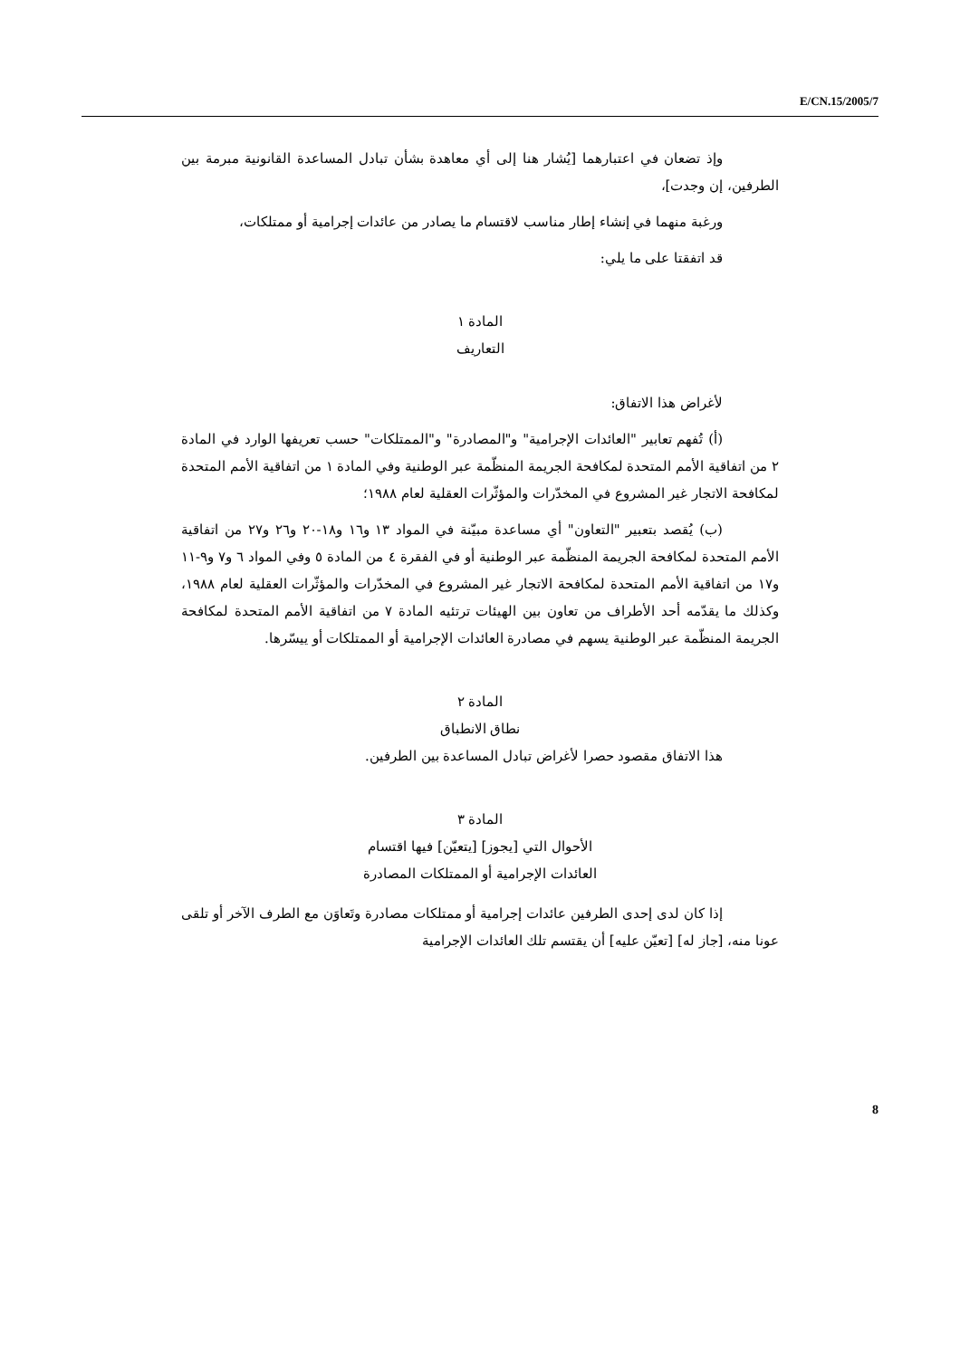E/CN.15/2005/7
وإذ تضعان في اعتبارهما [يُشار هنا إلى أي معاهدة بشأن تبادل المساعدة القانونية مبرمة بين الطرفين، إن وجدت]،
ورغبة منهما في إنشاء إطار مناسب لاقتسام ما يصادر من عائدات إجرامية أو ممتلكات،
قد اتفقتا على ما يلي:
المادة ١
التعاريف
لأغراض هذا الاتفاق:
(أ) تُفهم تعابير "العائدات الإجرامية" و"المصادرة" و"الممتلكات" حسب تعريفها الوارد في المادة ٢ من اتفاقية الأمم المتحدة لمكافحة الجريمة المنظّمة عبر الوطنية وفي المادة ١ من اتفاقية الأمم المتحدة لمكافحة الاتجار غير المشروع في المخدّرات والمؤثّرات العقلية لعام ١٩٨٨؛
(ب) يُقصد بتعبير "التعاون" أي مساعدة مبيّنة في المواد ١٣ و١٦ و١٨-٢٠ و٢٦ و٢٧ من اتفاقية الأمم المتحدة لمكافحة الجريمة المنظّمة عبر الوطنية أو في الفقرة ٤ من المادة ٥ وفي المواد ٦ و٧ و٩-١١ و١٧ من اتفاقية الأمم المتحدة لمكافحة الاتجار غير المشروع في المخدّرات والمؤثّرات العقلية لعام ١٩٨٨، وكذلك ما يقدّمه أحد الأطراف من تعاون بين الهيئات ترتئيه المادة ٧ من اتفاقية الأمم المتحدة لمكافحة الجريمة المنظّمة عبر الوطنية يسهم في مصادرة العائدات الإجرامية أو الممتلكات أو ييسّرها.
المادة ٢
نطاق الانطباق
هذا الاتفاق مقصود حصرا لأغراض تبادل المساعدة بين الطرفين.
المادة ٣
الأحوال التي [يجوز] [يتعيّن] فيها اقتسام
العائدات الإجرامية أو الممتلكات المصادرة
إذا كان لدى إحدى الطرفين عائدات إجرامية أو ممتلكات مصادرة وتَعاوَن مع الطرف الآخر أو تلقى عونا منه، [جاز له] [تعيّن عليه] أن يقتسم تلك العائدات الإجرامية
8